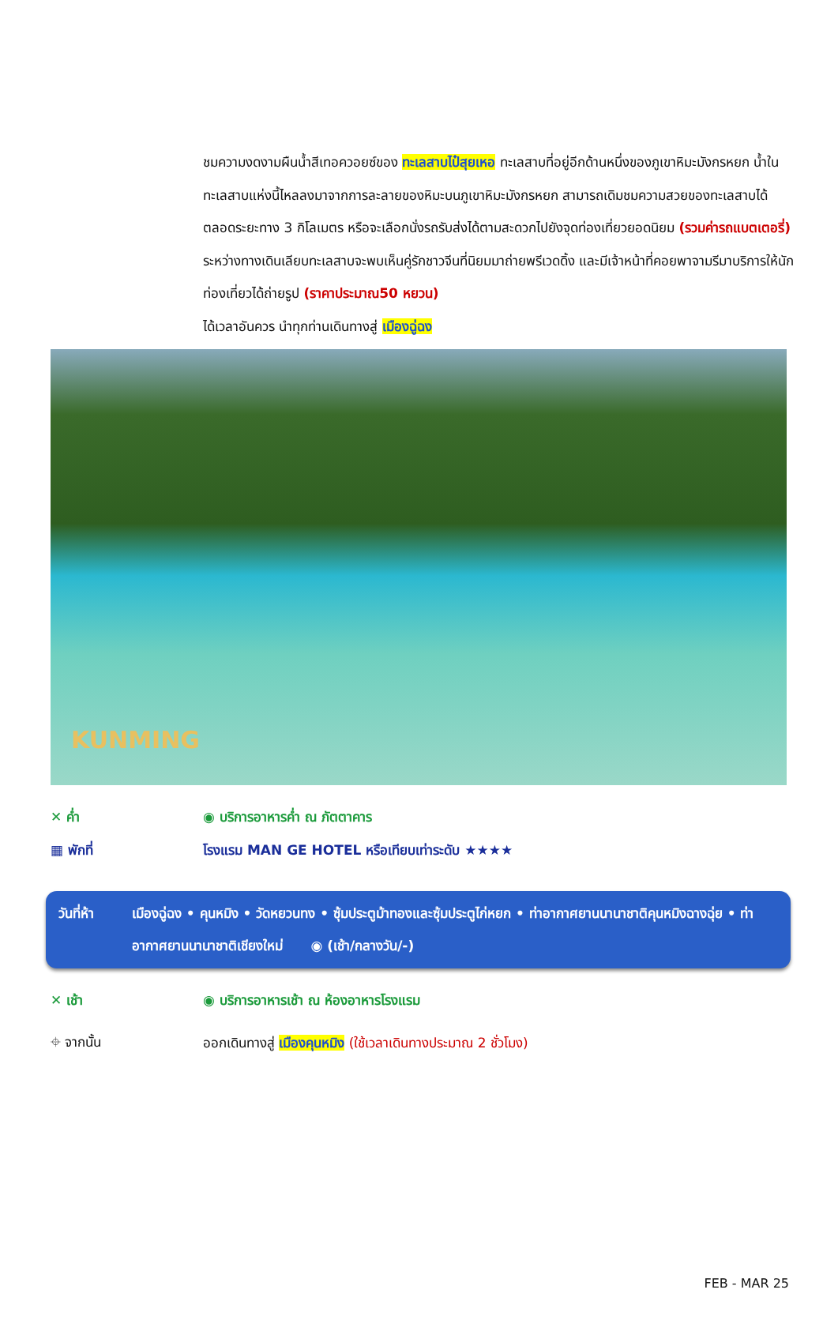ชมความงดงามผืนน้ำสีเทอควอยซ์ของ ทะเลสาบไป๋สุยเหอ ทะเลสาบที่อยู่อีกด้านหนึ่งของภูเขาหิมะมังกรหยก น้ำในทะเลสาบแห่งนี้ไหลลงมาจากการละลายของหิมะบนภูเขาหิมะมังกรหยก สามารถเดิมชมความสวยของทะเลสาบได้ตลอดระยะทาง 3 กิโลเมตร หรือจะเลือกนั่งรถรับส่งได้ตามสะดวกไปยังจุดท่องเที่ยวยอดนิยม (รวมค่ารถแบตเตอรี่) ระหว่างทางเดินเลียบทะเลสาบจะพบเห็นคู่รักชาวจีนที่นิยมมาถ่ายพรีเวดดิ้ง และมีเจ้าหน้าที่คอยพาจามรีมาบริการให้นักท่องเที่ยวได้ถ่ายรูป (ราคาประมาณ50 หยวน)
ได้เวลาอันควร นำทุกท่านเดินทางสู่ เมืองฉู่ฉง
KUNMING
✕ ค่ำ ◉ บริการอาหารค่ำ ณ ภัตตาคาร
▦ พักที่
โรงแรม MAN GE HOTEL หรือเทียบเท่าระดับ ★★★★
วันที่ห้า เมืองฉู่ฉง • คุนหมิง • วัดหยวนทง • ซุ้มประตูม้าทองและซุ้มประตูไก่หยก • ท่าอากาศยานนานาชาติคุนหมิงฉางฉุ่ย • ท่าอากาศยานนานาชาติเชียงใหม่ ◉ (เช้า/กลางวัน/-)
✕ เช้า
◉ บริการอาหารเช้า ณ ห้องอาหารโรงแรม
⌖ จากนั้น
ออกเดินทางสู่ เมืองคุนหมิง (ใช้เวลาเดินทางประมาณ 2 ชั่วโมง)
FEB - MAR 25